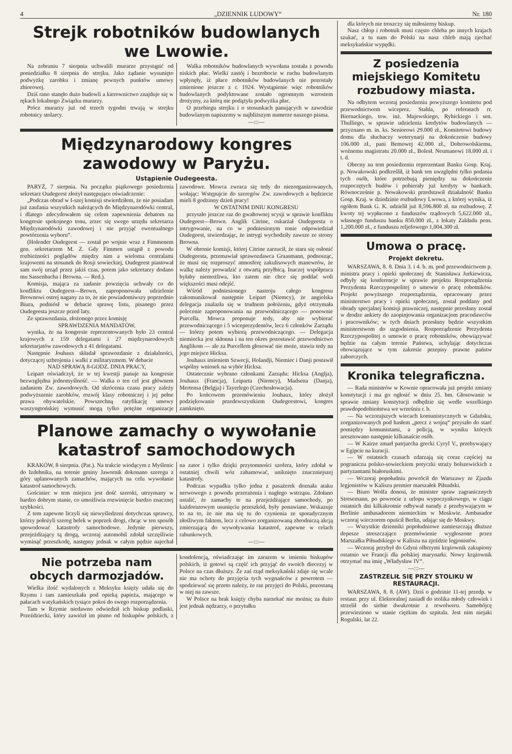4 „DZIENNIK LUDOWY“Nr. 180
Strejk robotników budowlanych we Lwowie.
Na zebraniu 7 sierpnia uchwalili murarze przystąpić od poniedziałku 8 sierpnia do strejku. Jako żądanie wysunięto podwyżkę zarobku i zmianę pewnych punktów umowy zbiorowej.
Dziś rano stanęło dużo budowli a kierownictwo znajduje się w rękach lokalnego Związku murarzy.
Prócz murarzy już od trzech tygodni trwają w strejku robotnicy stolarcy.
Walka robotników budowlanych wywołana została z powodu niskich płac. Wielki zastój i bezrobocie w ruchu budowlanym wpłynęły, iż płace robotników budowlanych nie pozostały zmienione jeszcze z r. 1924. Wystąpienie więc robotników budowlanych podyktowane zostało ogromnym wzrostem drożyzny, za którą nie podążyła podwyżka płac.
O przebiegu strejku i o stosunkach panujących w zawodzie budowlanym napiszemy w najbliższym numerze naszego pisma.
—:::—
Międzynarodowy kongres zawodowy w Paryżu.
Ustąpienie Oudegeesta.
PARYŻ, 7 sierpnia. Na początku piątkowego posiedzenia sekretarz Oudegeest złożył następujące oświadczenie:
„Podczas obrad w I-szej komisji stwierdziłem, że nie posiadam już zaufania wszystkich należących do Międzynarodówki central, i dlatego zdecydowałem się celem zapewnienia debatom na kongresie spokojnego tonu, zrzec się swego urzędu sekretarza Międzynarodówki zawodowej i nie przyjąć ewentualnego powtórzenia wyboru“.
(Holender Oudegeest — został po wojnie wraz z Fimmenem gen. sekretarzem M. Z. Gdy Fimmen ustąpił z powodu rozbieżności poglądów między nim a wieloma centralami krajowemi na stosunek do Rosji sowieckiej, Oudegeest piastował sam swój urząd przez jakiś czas, potem jako sekretarzy dodano mu Sassenbacha i Browna. — Red.).
Komisja, mająca za zadanie powzięcia uchwały co do konfliktu Oudegeest—Brown, zaproponowała udzielenie Brownowi ostrej nagany za to, że nie powiadomiwszy poprzednio Biura, podniósł w debacie sprawę listu, pisanego przez Oudegeesta jeszcze przed laty.
Ze sprawozdania, złożonego przez komisję
SPRAWDZENIA MANDATÓW,
wynika, że na kongresie reprezentowanych było 23 central krajowych z 159 delegatami i 27 międzynarodowych sekretarjatów zawodowych z 41 delegatami.
Następnie Jouhaux składał sprawozdanie z działalności, dotyczącej uzbrojenia i walki z militaryzmem. W debacie
NAD SPRAWĄ 8-GODZ. DNIA PRACY,
Leipart oświadczył, że w tej kwestji panuje na kongresie bezwzględna jednomyślność. — Walka o ten cel jest głównem zadaniem Zw. zawodowych. Od skrócenia czasu pracy zależy podwyższenie zarobków, rozwój klasy robotniczej i jej pełne prawa obywatelskie. Powszechną ratyfikację umowy waszyngtońskiej wymusić mogą tylko potężne organizacje zawodowe. Mowca zwraca się tedy do niezorganizowanych, wołając: Wstępujcie do szeregów Zw. zawodowych a będziecie mieli 8 godzinny dzień pracy!
W OSTATNIM DNIU KONGRESU
przyszło jeszcze raz do gwałtownej scysji w sprawie konfliktu Oudegeest—Brown. Anglik Citrine, oskarżał Oudegeesta o intrygowanie, na co w podniesionym tonie odpowiedział Oudegeest, stwierdzając, że intrygi wychodziły zawsze ze strony Browna.
W obronie komisji, której Citrine zarzucił, że stara się osłonić Oudegeesta, przemawiał sprawozdawca Graasmann, podnosząc, że musi się rozproszyć atmosferę zakulisowych manewrów, że walkę należy prowadzić z otwartą przyłbicą. Inaczej współpraca byłaby niemożliwa, kto zatem nie chce się poddać woli większości musi odejść.
Wśród podniesionego nastroju całego kongresu zakomunikował następnie Leipart (Niemcy), że angielska delegacja znalazła się w trudnem położeniu, gdyż otrzymała polecenie zaproponowania na przewodniczącego — ponownie Purcella. Mowca proponuje tedy, aby nie wybierać przewodniczącego i 5 wiceprezydentów, lecz 6 członków Zarządu — którzy potem wybiorą przewodniczącego. — Delegacja niemiecka jest skłonna i na ten okres pozostawić przewodnictwo Anglikom — ale za Purcellem głosować nie może, stawia tedy na jego miejsce Hicksa.
Jouhaux imieniem Szwecji, Holandji, Niemiec i Danji postawił wspólny wniosek na wybór Hicksa.
Ostatecznie wybrano członkami Zarządu: Hicksa (Anglja), Jouhaux (Francja), Leiparta (Niemcy), Madsena (Danja), Mertensa (Belgja) i Tayerlego (Czechosłowacja).
Po końcowem przemówieniu Jouhaux, który złożył podziękowanie przedewszystkiem Oudegeestowi, kongres zamknięto.
Planowe zamachy o wywołanie katastrof samochodowych
KRAKÓW, 8 sierpnia. (Pat.). Na trakcie wiodącym z Myślenic do Izdebnika, na terenie gminy Jawornik dokonano szeregu z góry uplanowanych zamachów, mających na celu wywołanie katastrof samochowych.
Gościniec w tem miejscu jest dość szeroki, utrzymany w bardzo dobrym stanie, co umożliwia rozwinięcie bardzo znacznej szybkości.
Z tem zapewne liczyli się niewyśledzeni dotychczas sprawcy, którzy położyli szereg belek w poprzek drogi, chcąc w ten sposób spowodować katastrofy samochodowe. Jedynie pierwszy, przejeżdżający tą drogą, wczoraj automobil zdołał szczęśliwie wyminąć przeszkodę, następny jednak w całym pędzie najechał na zator i tylko dzięki przytomności szofera, który zdołał w ostatniej chwili wóz zahamować, uniknięto znaczniejszej katastrofy.
Podczas wypadku tylko jedna z pasażerek doznała ataku nerwowego z powodu przerażenia i nagłego wstrząsu. Zdołano ustalić, że zamachy te na przejeżdżające samochody, po każdorazowym usunięciu przeszkód, były ponawiane. Wskazuje to na to, że nie ma się tu do czynienia ze sporadycznym złośliwym faktem, lecz z celowo zorganizowaną zbrodniczą akcją zmierzającą do wywoływania katastrof, zapewne w celach rabunkowych.
—:::—
Nie potrzeba nam obcych darmozjadów.
Wielka ilość wydalonych z Meksyku księży udała się do Rzymu i tam zamieszkała pod opieką papieża, mającego w pałacach watykańskich tysiące pokoi do swego rozporządzenia.
Tam w Rzymie niedawno odwiedził ich biskup podlaski, Przeździecki, który zawiózł im pismo od biskupów polskich, z kondolencją, oświadczając im zarazem w imieniu biskupów polskich, iż gotowi są część ich przyjąć do swoich diecezyj w Polsce na czas dłuższy. Że zaś rząd meksykański zdaje się wcale nie ma ochoty do przyjęcia tych wygnańców z powrotem — spodziewać się przeto należy, że raz przyjęci do Polski, pozostaną w niej na zawsze.
W Polsce na brak księży chyba narzekać nie można; za dużo jest jednak nędzarzy, o przytułku
dla których nie troszczy się miłosierny biskup.
Nasz chłop i robotnik musi często chleba po innych krajach szukać, a tu nam do Polski na nasz chleb mają zjechać meksykańskie wypędki.
Z posiedzenia miejskiego Komitetu rozbudowy miasta.
Na odbytem wczoraj posiedzeniu powyższego komitetu pod przewodnictwem wiceprez. Stahla, po referatach rr. Biernackiego, tow. inż. Majewskiego, Rybickiego i sen. Thulliego, w sprawie udzielenia kredytów budowlanych — przyznano m. in. ks. Seniorowi 29.000 zł., Komitetowi budowy domu dla słuchaczy weterynarji na dokończenie budowy 106.000 zł., pani Bemowej 42.000 zł., Dobrowolskiemu, woźnemu magistratu 20.000 zł., Bolesł. Neumanowi 18.000 zł. i t. d.
Obecny na tem posiedzeniu reprezentant Banku Gosp. Kraj. p. Nowakowski podkreślił, iż bank ten uwzględni tylko podania tych osób, które potrzebują pieniędzy na dokończenie rozpoczętych budów i pobierały już kredyty w bankach. Równocześnie p. Nowakowski przedstawił działalność Banku Gosp. Kraj. w dziedzinie rozbudowy Lwowa, z której wynika, iż ogółem Bank G. K. udzielił już 8,596.800 zł. na rozbudowę. Z kwoty tej wypłacono z funduszów rządowych 5,622.000 zł., własnego funduszu banku 850.000 zł., z lokaty Zakładu pens. 1,200.000 zł., z funduszu reljefowego 1,004.300 zł.
Umowa o pracę.
Projekt dekretu.
WARSZAWA, 8. 8. Dnia 3. i 4. b. m. pod przewodnictwem p. ministra pracy i opieki społecznej dr. Stanisława Jurkiewicza, odbyły się konferencje w sprawie projektu Rozporządzenia Prezydenta Rzeczypospolitej o umowie o pracę robotników. Projekt powyższego rozporządzenia, opracowany przez ministerstwo pracy i opieki społecznej, został poddany pod obrady specjalnej komisji prawniczej, następnie przesłany został w drodze ankiety do zaopinjowania organizacjom pracodawców i pracowników; w tych dniach przesłany będzie wszystkim ministerstwom do uzgodnienia. Rozporządzenie Prezydenta Rzeczypospolitej o umowie o pracę robotników, obowiązywać będzie na całym terenie Państwa, uchylając dotychczas obowiązujące w tym zakresie przepisy prawne państw zaborczych.
Kronika telegraficzna.
— Rada ministrów w Kownie opracowała już projekt zmiany konstytucji i ma go ogłosić w dniu 25. bm. Głosowanie w sprawie zmiany konstytucji odbędzie się wedle wszelkiego prawdopodobieństwa we wrześniu r. b.
— Na wczorajszych wiecach komunistycznych w Gdańsku, zorganizowanych pod hasłem „precz z wojną“ przyszło do starć pomiędzy komunistami, a policją, w wyniku których aresztowano następnie kilkanaście osób.
— W Kairze zmarł patrjarcha grecki Cyryl V., przebywający w Egipcie na kuracji.
— W ostatnich czasach zdarzają się coraz częściej na pograniczu polsko-sowieckiem potyczki straży bolszewickich z partyzantami białoruskimi.
— Wczoraj popołudniu powrócił do Warszawy ze Zjazdu legjonistów w Kaliszu premier marszałek Piłsudski.
— Biuro Wolfa donosi, że minister spraw zagranicznych Stresemann, po powrocie z urlopu wypoczynkowego, w ciągu ostatnich dni kilkakrotnie odbywał narady z przebywającym w Berlinie ambasadorem niemieckim w Moskwie. Ambasador wczoraj wieczorem opuścił Berlin, udając się do Moskwy.
— Wszystkie dzienniki popołudniowe zamieszczają dłuższe depesze streszczające przemówienie wygłoszone przez Marszałka Piłsudskiego w Kaliszu na zjeździe legjonistów.
— Wczoraj przybył do Gdyni olbrzymi krążownik zakupiony ostatnio we Francji dla polskiej marynarki. Nowy krążownik otrzymać ma imię „Władysław IV“.
—:::—
ZASTRZELIŁ SIĘ PRZY STOLIKU W RESTAURACJI.
WARSZAWA, 8. 8. (AW). Dziś o godzinie 11-tej przedp. w restaur. przy ul. Elektoralnej zasiadł do stolika młody człowiek i strzelił do siebie dwukrotnie z rewolweru. Samobójcę przewieziono w stanie ciężkim do szpitala. Jest nim niejaki Rogulski, lat 22.